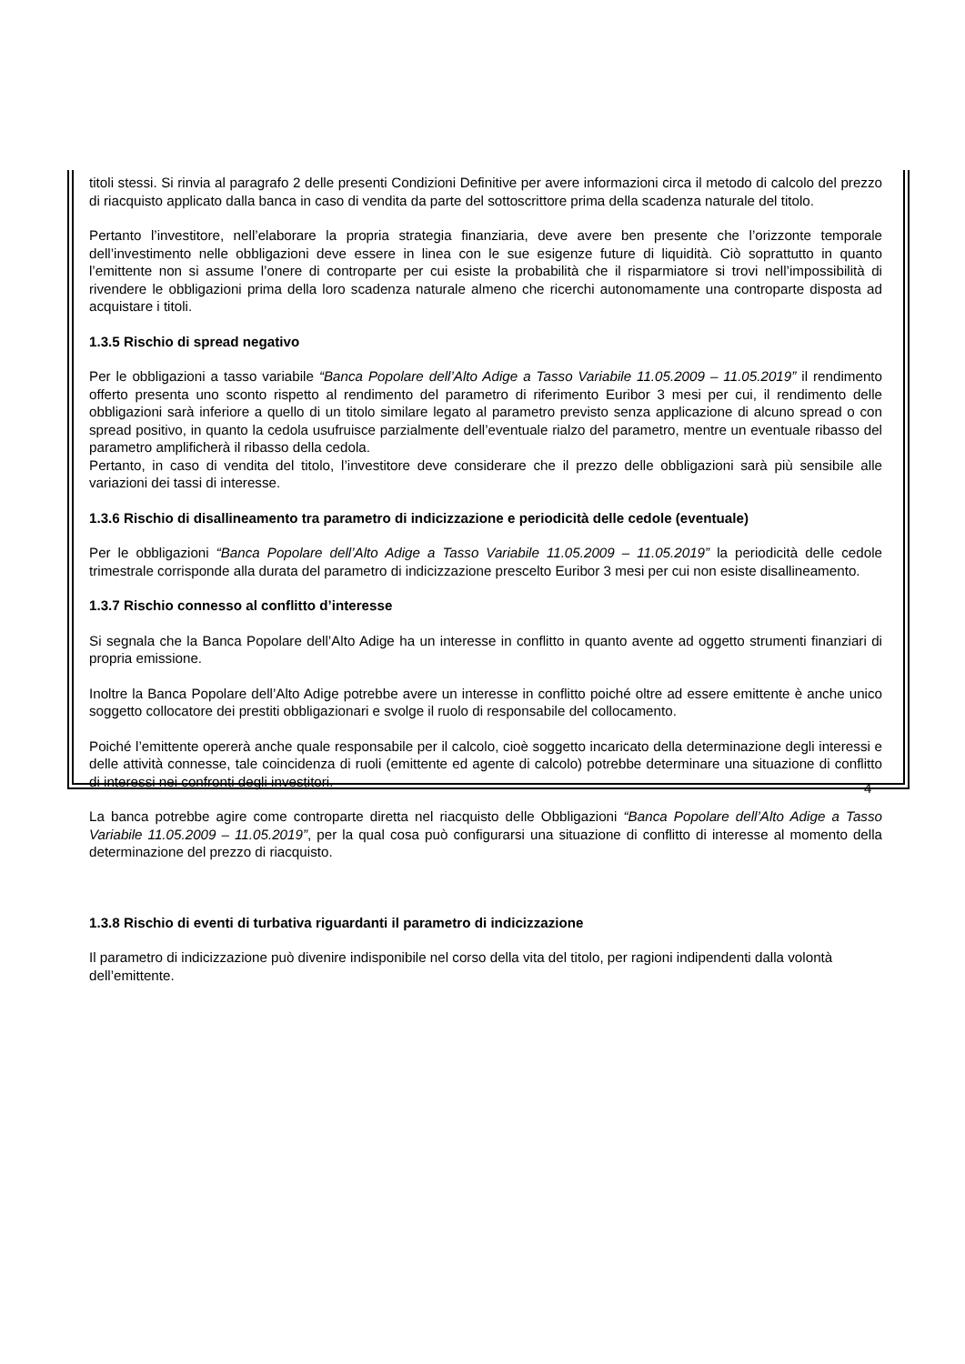titoli stessi. Si rinvia al paragrafo 2 delle presenti Condizioni Definitive per avere informazioni circa il metodo di calcolo del prezzo di riacquisto applicato dalla banca in caso di vendita da parte del sottoscrittore prima della scadenza naturale del titolo.
Pertanto l’investitore, nell’elaborare la propria strategia finanziaria, deve avere ben presente che l’orizzonte temporale dell’investimento nelle obbligazioni deve essere in linea con le sue esigenze future di liquidità. Ciò soprattutto in quanto l’emittente non si assume l’onere di controparte per cui esiste la probabilità che il risparmiatore si trovi nell’impossibilità di rivendere le obbligazioni prima della loro scadenza naturale almeno che ricerchi autonomamente una controparte disposta ad acquistare i titoli.
1.3.5 Rischio di spread negativo
Per le obbligazioni a tasso variabile “Banca Popolare dell’Alto Adige a Tasso Variabile 11.05.2009 – 11.05.2019” il rendimento offerto presenta uno sconto rispetto al rendimento del parametro di riferimento Euribor 3 mesi per cui, il rendimento delle obbligazioni sarà inferiore a quello di un titolo similare legato al parametro previsto senza applicazione di alcuno spread o con spread positivo, in quanto la cedola usufruisce parzialmente dell’eventuale rialzo del parametro, mentre un eventuale ribasso del parametro amplificherà il ribasso della cedola.
Pertanto, in caso di vendita del titolo, l’investitore deve considerare che il prezzo delle obbligazioni sarà più sensibile alle variazioni dei tassi di interesse.
1.3.6 Rischio di disallineamento tra parametro di indicizzazione e periodicità delle cedole (eventuale)
Per le obbligazioni “Banca Popolare dell’Alto Adige a Tasso Variabile 11.05.2009 – 11.05.2019” la periodicità delle cedole trimestrale corrisponde alla durata del parametro di indicizzazione prescelto Euribor 3 mesi per cui non esiste disallineamento.
1.3.7 Rischio connesso al conflitto d’interesse
Si segnala che la Banca Popolare dell’Alto Adige ha un interesse in conflitto in quanto avente ad oggetto strumenti finanziari di propria emissione.
Inoltre la Banca Popolare dell’Alto Adige potrebbe avere un interesse in conflitto poiché oltre ad essere emittente è anche unico soggetto collocatore dei prestiti obbligazionari e svolge il ruolo di responsabile del collocamento.
Poiché l’emittente opererà anche quale responsabile per il calcolo, cioè soggetto incaricato della determinazione degli interessi e delle attività connesse, tale coincidenza di ruoli (emittente ed agente di calcolo) potrebbe determinare una situazione di conflitto di interessi nei confronti degli investitori.
La banca potrebbe agire come controparte diretta nel riacquisto delle Obbligazioni “Banca Popolare dell’Alto Adige a Tasso Variabile 11.05.2009 – 11.05.2019”, per la qual cosa può configurarsi una situazione di conflitto di interesse al momento della determinazione del prezzo di riacquisto.
1.3.8 Rischio di eventi di turbativa riguardanti il parametro di indicizzazione
Il parametro di indicizzazione può divenire indisponibile nel corso della vita del titolo, per ragioni indipendenti dalla volontà dell’emittente.
4